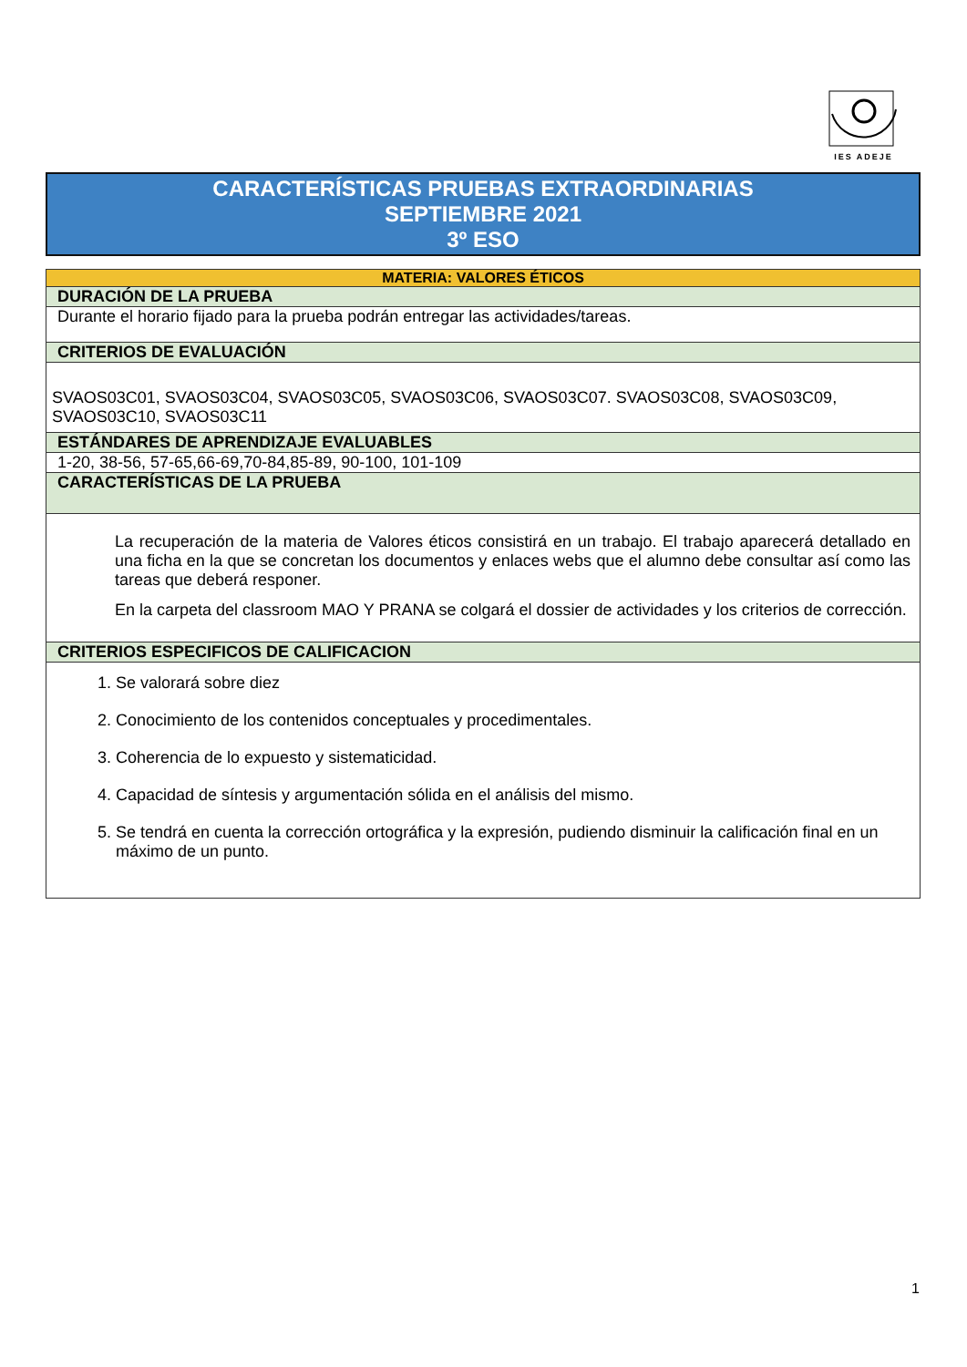IES ADEJE
CARACTERÍSTICAS PRUEBAS EXTRAORDINARIAS
SEPTIEMBRE 2021
3º ESO
| MATERIA: VALORES ÉTICOS |
| --- |
| DURACIÓN DE LA PRUEBA |
| Durante el horario fijado para la prueba podrán entregar las actividades/tareas. |
| CRITERIOS DE EVALUACIÓN |
| SVAOS03C01, SVAOS03C04, SVAOS03C05, SVAOS03C06, SVAOS03C07. SVAOS03C08, SVAOS03C09, SVAOS03C10, SVAOS03C11 |
| ESTÁNDARES DE APRENDIZAJE EVALUABLES |
| 1-20, 38-56, 57-65,66-69,70-84,85-89, 90-100, 101-109 |
| CARACTERÍSTICAS DE LA PRUEBA |
| La recuperación de la materia de Valores éticos consistirá en un trabajo. El trabajo aparecerá detallado en una ficha en la que se concretan los documentos y enlaces webs que el alumno debe consultar así como las tareas que deberá responer. En la carpeta del classroom MAO Y PRANA se colgará el dossier de actividades y los criterios de corrección. |
| CRITERIOS ESPECIFICOS DE CALIFICACION |
| 1. Se valorará sobre diez 2. Conocimiento de los contenidos conceptuales y procedimentales. 3. Coherencia de lo expuesto y sistematicidad. 4. Capacidad de síntesis y argumentación sólida en el análisis del mismo. 5. Se tendrá en cuenta la corrección ortográfica y la expresión, pudiendo disminuir la calificación final en un máximo de un punto. |
1